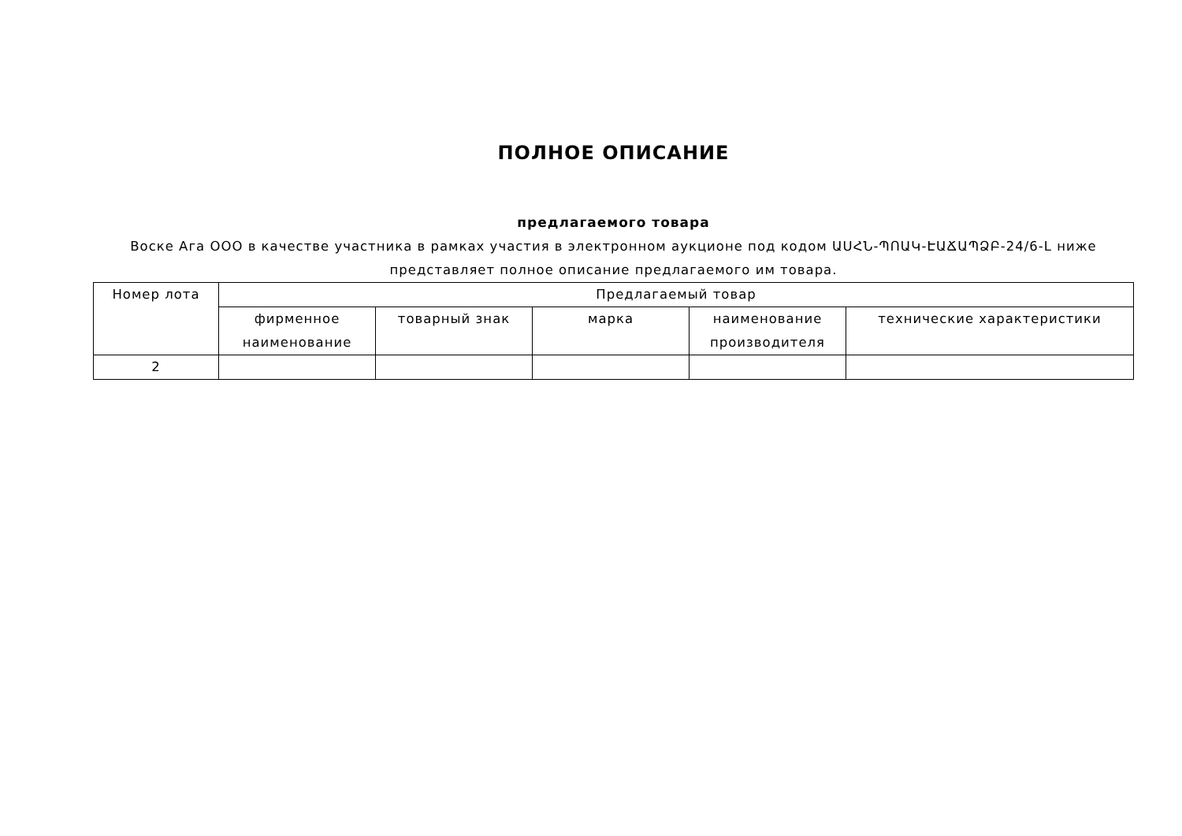ПОЛНОЕ ОПИСАНИЕ
предлагаемого товара
Воске Ага ООО в качестве участника в рамках участия в электронном аукционе под кодом ԱՍՀՆ-ՊՈԱԿ-ԷԱՃԱՊՁԲ-24/6-L ниже представляет полное описание предлагаемого им товара.
| Номер лота | Предлагаемый товар | | | | |
| --- | --- | --- | --- | --- | --- |
| | фирменное наименование | товарный знак | марка | наименование производителя | технические характеристики |
| 2 | | | | | |